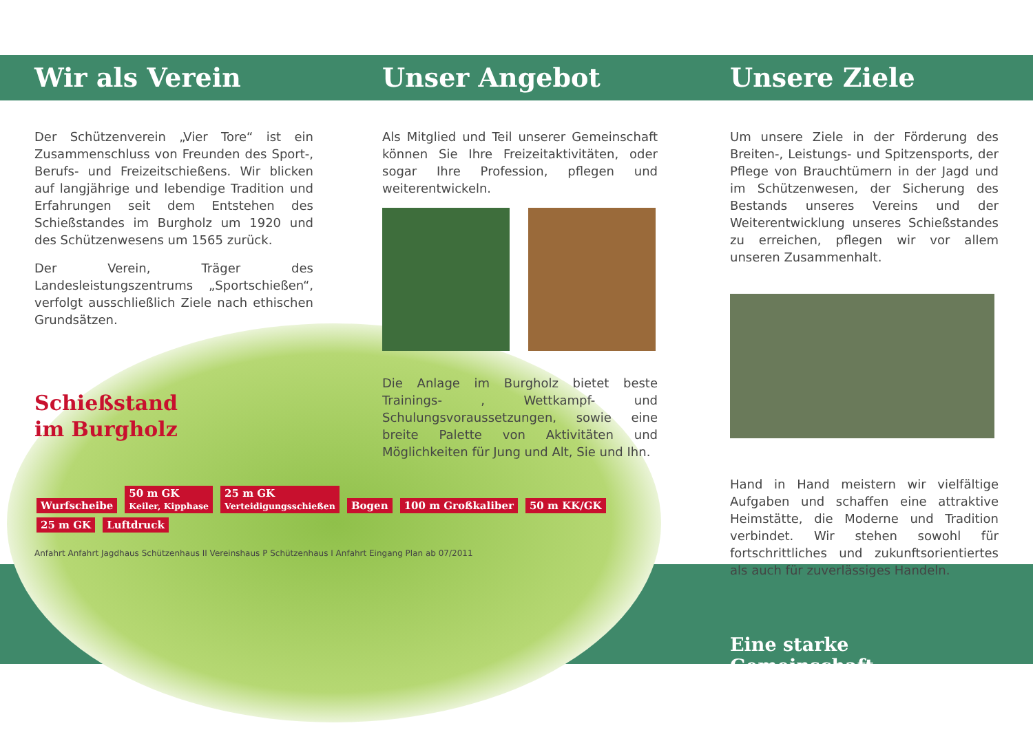Wir als Verein
Der Schützenverein „Vier Tore“ ist ein Zusammenschluss von Freunden des Sport-, Berufs- und Freizeitschießens. Wir blicken auf langjährige und lebendige Tradition und Erfahrungen seit dem Entstehen des Schießstandes im Burgholz um 1920 und des Schützenwesens um 1565 zurück.
Der Verein, Träger des Landesleistungszentrums „Sportschießen“, verfolgt ausschließlich Ziele nach ethischen Grundsätzen.
Schießstand
im Burgholz
Wurfscheibe 50 m GK
Keiler, Kipphase 25 m GK
Verteidigungsschießen Bogen 100 m Großkaliber 50 m KK/GK 25 m GK Luftdruck
Anfahrt Anfahrt Jagdhaus Schützenhaus II Vereinshaus P Schützenhaus I Anfahrt Eingang Plan ab 07/2011
Unser Angebot
Als Mitglied und Teil unserer Gemeinschaft können Sie Ihre Freizeitaktivitäten, oder sogar Ihre Profession, pflegen und weiterentwickeln.
Die Anlage im Burgholz bietet beste Trainings- , Wettkampf- und Schulungsvoraussetzungen, sowie eine breite Palette von Aktivitäten und Möglichkeiten für Jung und Alt, Sie und Ihn.
Unsere Ziele
Um unsere Ziele in der Förderung des Breiten-, Leistungs- und Spitzensports, der Pflege von Brauchtümern in der Jagd und im Schützenwesen, der Sicherung des Bestands unseres Vereins und der Weiterentwicklung unseres Schießstandes zu erreichen, pflegen wir vor allem unseren Zusammenhalt.
Hand in Hand meistern wir vielfältige Aufgaben und schaffen eine attraktive Heimstätte, die Moderne und Tradition verbindet. Wir stehen sowohl für fortschrittliches und zukunftsorientiertes als auch für zuverlässiges Handeln.
Eine starke Gemeinschaft